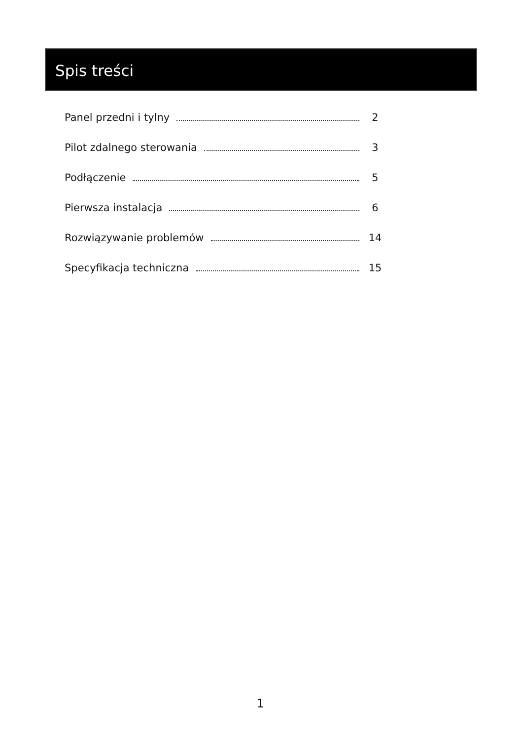Spis treści
Panel przedni i tylny 2
Pilot zdalnego sterowania 3
Podłączenie 5
Pierwsza instalacja 6
Rozwiązywanie problemów 14
Specyfikacja techniczna 15
1